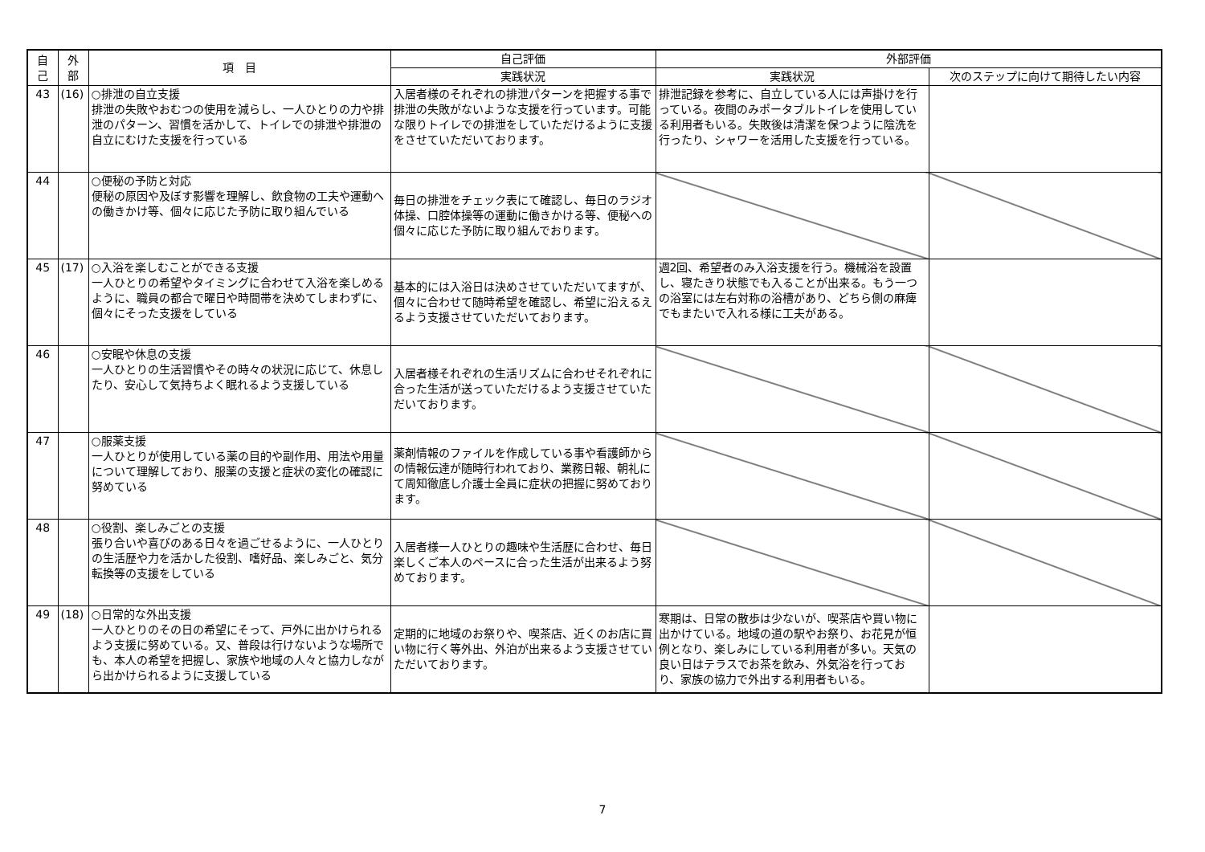| 自 己 | 外 部 | 項 目 | 自己評価 | 外部評価 | |
| --- | --- | --- | --- | --- | --- |
| | | | 実践状況 | 実践状況 | 次のステップに向けて期待したい内容 |
| 43 | (16) | ○排泄の自立支援 排泄の失敗やおむつの使用を減らし、一人ひとりの力や排泄のパターン、習慣を活かして、トイレでの排泄や排泄の自立にむけた支援を行っている | 入居者様のそれぞれの排泄パターンを把握する事で排泄の失敗がないような支援を行っています。可能な限りトイレでの排泄をしていただけるように支援をさせていただいております。 | 排泄記録を参考に、自立している人には声掛けを行っている。夜間のみポータブルトイレを使用している利用者もいる。失敗後は清潔を保つように陰洗を行ったり、シャワーを活用した支援を行っている。 | |
| 44 | | ○便秘の予防と対応 便秘の原因や及ぼす影響を理解し、飲食物の工夫や運動への働きかけ等、個々に応じた予防に取り組んでいる | 毎日の排泄をチェック表にて確認し、毎日のラジオ体操、口腔体操等の運動に働きかける等、便秘への個々に応じた予防に取り組んでおります。 | | |
| 45 | (17) | ○入浴を楽しむことができる支援 一人ひとりの希望やタイミングに合わせて入浴を楽しめるように、職員の都合で曜日や時間帯を決めてしまわずに、個々にそった支援をしている | 基本的には入浴日は決めさせていただいてますが、個々に合わせて随時希望を確認し、希望に沿えるえるよう支援させていただいております。 | 週2回、希望者のみ入浴支援を行う。機械浴を設置し、寝たきり状態でも入ることが出来る。もう一つの浴室には左右対称の浴槽があり、どちら側の麻痺でもまたいで入れる様に工夫がある。 | |
| 46 | | ○安眠や休息の支援 一人ひとりの生活習慣やその時々の状況に応じて、休息したり、安心して気持ちよく眠れるよう支援している | 入居者様それぞれの生活リズムに合わせそれぞれに合った生活が送っていただけるよう支援させていただいております。 | | |
| 47 | | ○服薬支援 一人ひとりが使用している薬の目的や副作用、用法や用量について理解しており、服薬の支援と症状の変化の確認に努めている | 薬剤情報のファイルを作成している事や看護師からの情報伝達が随時行われており、業務日報、朝礼にて周知徹底し介護士全員に症状の把握に努めております。 | | |
| 48 | | ○役割、楽しみごとの支援 張り合いや喜びのある日々を過ごせるように、一人ひとりの生活歴や力を活かした役割、嗜好品、楽しみごと、気分転換等の支援をしている | 入居者様一人ひとりの趣味や生活歴に合わせ、毎日楽しくご本人のペースに合った生活が出来るよう努めております。 | | |
| 49 | (18) | ○日常的な外出支援 一人ひとりのその日の希望にそって、戸外に出かけられるよう支援に努めている。又、普段は行けないような場所でも、本人の希望を把握し、家族や地域の人々と協力しながら出かけられるように支援している | 定期的に地域のお祭りや、喫茶店、近くのお店に買い物に行く等外出、外泊が出来るよう支援させていただいております。 | 寒期は、日常の散歩は少ないが、喫茶店や買い物に出かけている。地域の道の駅やお祭り、お花見が恒例となり、楽しみにしている利用者が多い。天気の良い日はテラスでお茶を飲み、外気浴を行っており、家族の協力で外出する利用者もいる。 | |
7